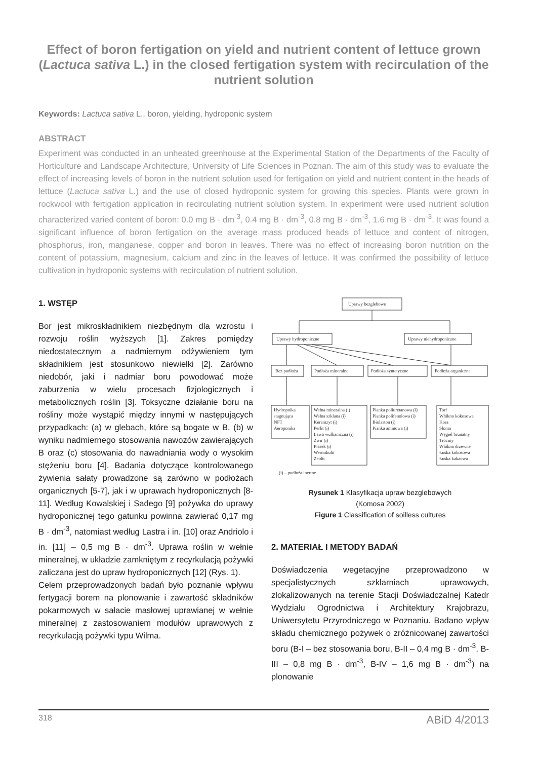Effect of boron fertigation on yield and nutrient content of lettuce grown (Lactuca sativa L.) in the closed fertigation system with recirculation of the nutrient solution
Keywords: Lactuca sativa L., boron, yielding, hydroponic system
ABSTRACT
Experiment was conducted in an unheated greenhouse at the Experimental Station of the Departments of the Faculty of Horticulture and Landscape Architecture, University of Life Sciences in Poznan. The aim of this study was to evaluate the effect of increasing levels of boron in the nutrient solution used for fertigation on yield and nutrient content in the heads of lettuce (Lactuca sativa L.) and the use of closed hydroponic system for growing this species. Plants were grown in rockwool with fertigation application in recirculating nutrient solution system. In experiment were used nutrient solution characterized varied content of boron: 0.0 mg B · dm<sup>-3</sup>, 0.4 mg B · dm<sup>-3</sup>, 0.8 mg B · dm<sup>-3</sup>, 1.6 mg B · dm<sup>-3</sup>. It was found a significant influence of boron fertigation on the average mass produced heads of lettuce and content of nitrogen, phosphorus, iron, manganese, copper and boron in leaves. There was no effect of increasing boron nutrition on the content of potassium, magnesium, calcium and zinc in the leaves of lettuce. It was confirmed the possibility of lettuce cultivation in hydroponic systems with recirculation of nutrient solution.
1. WSTĘP
Bor jest mikroskładnikiem niezbędnym dla wzrostu i rozwoju roślin wyższych [1]. Zakres pomiędzy niedostatecznym a nadmiernym odżywieniem tym składnikiem jest stosunkowo niewielki [2]. Zarówno niedobór, jaki i nadmiar boru powodować może zaburzenia w wielu procesach fizjologicznych i metabolicznych roślin [3]. Toksyczne działanie boru na rośliny może wystąpić między innymi w następujących przypadkach: (a) w glebach, które są bogate w B, (b) w wyniku nadmiernego stosowania nawozów zawierających B oraz (c) stosowania do nawadniania wody o wysokim stężeniu boru [4]. Badania dotyczące kontrolowanego żywienia sałaty prowadzone są zarówno w podłożach organicznych [5-7], jak i w uprawach hydroponicznych [8-11]. Według Kowalskiej i Sadego [9] pożywka do uprawy hydroponicznej tego gatunku powinna zawierać 0,17 mg B · dm<sup>-3</sup>, natomiast według Lastra i in. [10] oraz Andriolo i in. [11] – 0,5 mg B · dm<sup>-3</sup>. Uprawa roślin w wełnie mineralnej, w układzie zamkniętym z recyrkulacją pożywki zaliczana jest do upraw hydroponicznych [12] (Rys. 1).
Celem przeprowadzonych badań było poznanie wpływu fertygacji borem na plonowanie i zawartość składników pokarmowych w sałacie masłowej uprawianej w wełnie mineralnej z zastosowaniem modułów uprawowych z recyrkulacją pożywki typu Wilma.
Uprawy bezglebowe
Uprawy hydroponiczne
Uprawy niehydroponiczne
Bez podłoża
Podłoża mineralne
Podłoża syntetyczne
Podłoża organiczne
Hydropnika
stagnująca
NFT
Aeroponika
Wełna mineralna (i)
Wełna szklana (i)
Keramzyt (i)
Perlit (i)
Lawa wulkaniczna (i)
Żwir (i)
Piasek (i)
Wermikulit
Zeolit
Pianka poliuretanowa (i)
Pianka polifenolowa (i)
Biolaston (i)
Pianka aminowa (i)
Torf
Włókno kokosowe
Kora
Słoma
Węgiel brunatny
Trociny
Włókno drzewne
Łuska kokosowa
Łuska kakaowa
(i) – podłoża inertne
Rysunek 1 Klasyfikacja upraw bezglebowych
(Komosa 2002)
Figure 1 Classification of soilless cultures
2. MATERIAŁ I METODY BADAŃ
Doświadczenia wegetacyjne przeprowadzono w specjalistycznych szklarniach uprawowych, zlokalizowanych na terenie Stacji Doświadczalnej Katedr Wydziału Ogrodnictwa i Architektury Krajobrazu, Uniwersytetu Przyrodniczego w Poznaniu. Badano wpływ składu chemicznego pożywek o zróżnicowanej zawartości boru (B-I – bez stosowania boru, B-II – 0,4 mg B · dm<sup>-3</sup>, B-III – 0,8 mg B · dm<sup>-3</sup>, B-IV – 1,6 mg B · dm<sup>-3</sup>) na plonowanie
318 ABiD 4/2013